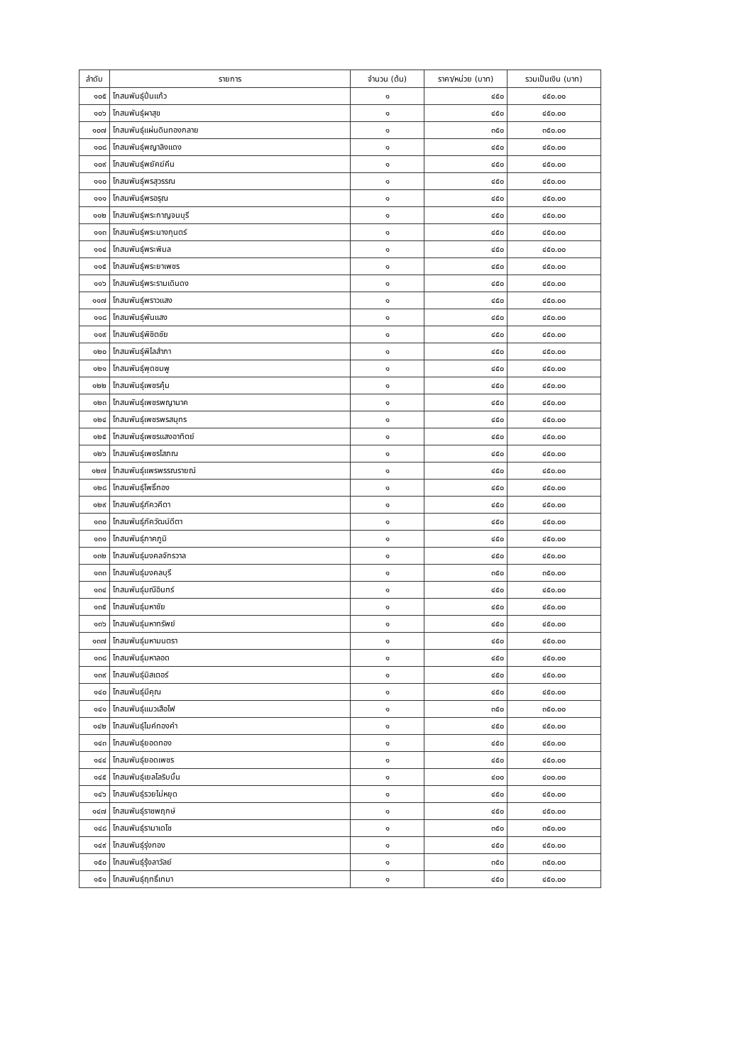| ลำดับ | รายการ | จำนวน (ต้น) | ราคา/หน่วย (บาท) | รวมเป็นเงิน (บาท) |
| --- | --- | --- | --- | --- |
| ๑๐๕ | โกสนพันธุ์ปิ่นแก้ว | ๑ | ๔๕๐ | ๔๕๐.๐๐ |
| ๑๐๖ | โกสนพันธุ์ผาสุข | ๑ | ๔๕๐ | ๔๕๐.๐๐ |
| ๑๐๗ | โกสนพันธุ์แผ่นดินทองกลาย | ๑ | ๓๕๐ | ๓๕๐.๐๐ |
| ๑๐๘ | โกสนพันธุ์พญาลิงแดง | ๑ | ๔๕๐ | ๔๕๐.๐๐ |
| ๑๐๙ | โกสนพันธุ์พยัคฆ์คีน | ๑ | ๔๕๐ | ๔๕๐.๐๐ |
| ๑๑๐ | โกสนพันธุ์พรสุวรรณ | ๑ | ๔๕๐ | ๔๕๐.๐๐ |
| ๑๑๑ | โกสนพันธุ์พรอรุณ | ๑ | ๔๕๐ | ๔๕๐.๐๐ |
| ๑๑๒ | โกสนพันธุ์พระกาญจนบุรี | ๑ | ๔๕๐ | ๔๕๐.๐๐ |
| ๑๑๓ | โกสนพันธุ์พระนางกุนตร์ | ๑ | ๔๕๐ | ๔๕๐.๐๐ |
| ๑๑๔ | โกสนพันธุ์พระพิมล | ๑ | ๔๕๐ | ๔๕๐.๐๐ |
| ๑๑๕ | โกสนพันธุ์พระยาเพชร | ๑ | ๔๕๐ | ๔๕๐.๐๐ |
| ๑๑๖ | โกสนพันธุ์พระรามเดินดง | ๑ | ๔๕๐ | ๔๕๐.๐๐ |
| ๑๑๗ | โกสนพันธุ์พราวแสง | ๑ | ๔๕๐ | ๔๕๐.๐๐ |
| ๑๑๘ | โกสนพันธุ์พันแสง | ๑ | ๔๕๐ | ๔๕๐.๐๐ |
| ๑๑๙ | โกสนพันธุ์พิชิตชัย | ๑ | ๔๕๐ | ๔๕๐.๐๐ |
| ๑๒๐ | โกสนพันธุ์พิไลสำภา | ๑ | ๔๕๐ | ๔๕๐.๐๐ |
| ๑๒๑ | โกสนพันธุ์พุดชมพู | ๑ | ๔๕๐ | ๔๕๐.๐๐ |
| ๑๒๒ | โกสนพันธุ์เพชรคุ้ม | ๑ | ๔๕๐ | ๔๕๐.๐๐ |
| ๑๒๓ | โกสนพันธุ์เพชรพญานาค | ๑ | ๔๕๐ | ๔๕๐.๐๐ |
| ๑๒๔ | โกสนพันธุ์เพชรพรสมุทร | ๑ | ๔๕๐ | ๔๕๐.๐๐ |
| ๑๒๕ | โกสนพันธุ์เพชรแสงอาทิตย์ | ๑ | ๔๕๐ | ๔๕๐.๐๐ |
| ๑๒๖ | โกสนพันธุ์เพชรโสภณ | ๑ | ๔๕๐ | ๔๕๐.๐๐ |
| ๑๒๗ | โกสนพันธุ์แพรพรรณรายณ์ | ๑ | ๔๕๐ | ๔๕๐.๐๐ |
| ๑๒๘ | โกสนพันธุ์โพธิ์ทอง | ๑ | ๔๕๐ | ๔๕๐.๐๐ |
| ๑๒๙ | โกสนพันธุ์ภัควคีตา | ๑ | ๔๕๐ | ๔๕๐.๐๐ |
| ๑๓๐ | โกสนพันธุ์ภัควัฒน์ดีตา | ๑ | ๔๕๐ | ๔๕๐.๐๐ |
| ๑๓๑ | โกสนพันธุ์ภาคภูมิ | ๑ | ๔๕๐ | ๔๕๐.๐๐ |
| ๑๓๒ | โกสนพันธุ์มงคลจักรวาล | ๑ | ๔๕๐ | ๔๕๐.๐๐ |
| ๑๓๓ | โกสนพันธุ์มงคลบุรี | ๑ | ๓๕๐ | ๓๕๐.๐๐ |
| ๑๓๔ | โกสนพันธุ์มณีอินทร์ | ๑ | ๔๕๐ | ๔๕๐.๐๐ |
| ๑๓๕ | โกสนพันธุ์มหาชัย | ๑ | ๔๕๐ | ๔๕๐.๐๐ |
| ๑๓๖ | โกสนพันธุ์มหาทรัพย์ | ๑ | ๔๕๐ | ๔๕๐.๐๐ |
| ๑๓๗ | โกสนพันธุ์มหามนตรา | ๑ | ๔๕๐ | ๔๕๐.๐๐ |
| ๑๓๘ | โกสนพันธุ์มหาลอด | ๑ | ๔๕๐ | ๔๕๐.๐๐ |
| ๑๓๙ | โกสนพันธุ์มิสเตอร์ | ๑ | ๔๕๐ | ๔๕๐.๐๐ |
| ๑๔๐ | โกสนพันธุ์มีคุณ | ๑ | ๔๕๐ | ๔๕๐.๐๐ |
| ๑๔๑ | โกสนพันธุ์แมวเสือไฟ | ๑ | ๓๕๐ | ๓๕๐.๐๐ |
| ๑๔๒ | โกสนพันธุ์ไมค์ทองคำ | ๑ | ๔๕๐ | ๔๕๐.๐๐ |
| ๑๔๓ | โกสนพันธุ์ยอดทอง | ๑ | ๔๕๐ | ๔๕๐.๐๐ |
| ๑๔๔ | โกสนพันธุ์ยอดเพชร | ๑ | ๔๕๐ | ๔๕๐.๐๐ |
| ๑๔๕ | โกสนพันธุ์เยลโลริบบิ้น | ๑ | ๔๐๐ | ๔๐๐.๐๐ |
| ๑๔๖ | โกสนพันธุ์รวยไม่หยุด | ๑ | ๔๕๐ | ๔๕๐.๐๐ |
| ๑๔๗ | โกสนพันธุ์ราชพฤกษ์ | ๑ | ๔๕๐ | ๔๕๐.๐๐ |
| ๑๔๘ | โกสนพันธุ์รามาเดโช | ๑ | ๓๕๐ | ๓๕๐.๐๐ |
| ๑๔๙ | โกสนพันธุ์รุ่งทอง | ๑ | ๔๕๐ | ๔๕๐.๐๐ |
| ๑๕๐ | โกสนพันธุ์รุ้งลาวัลย์ | ๑ | ๓๕๐ | ๓๕๐.๐๐ |
| ๑๕๑ | โกสนพันธุ์ฤทธิ์เทมา | ๑ | ๔๕๐ | ๔๕๐.๐๐ |